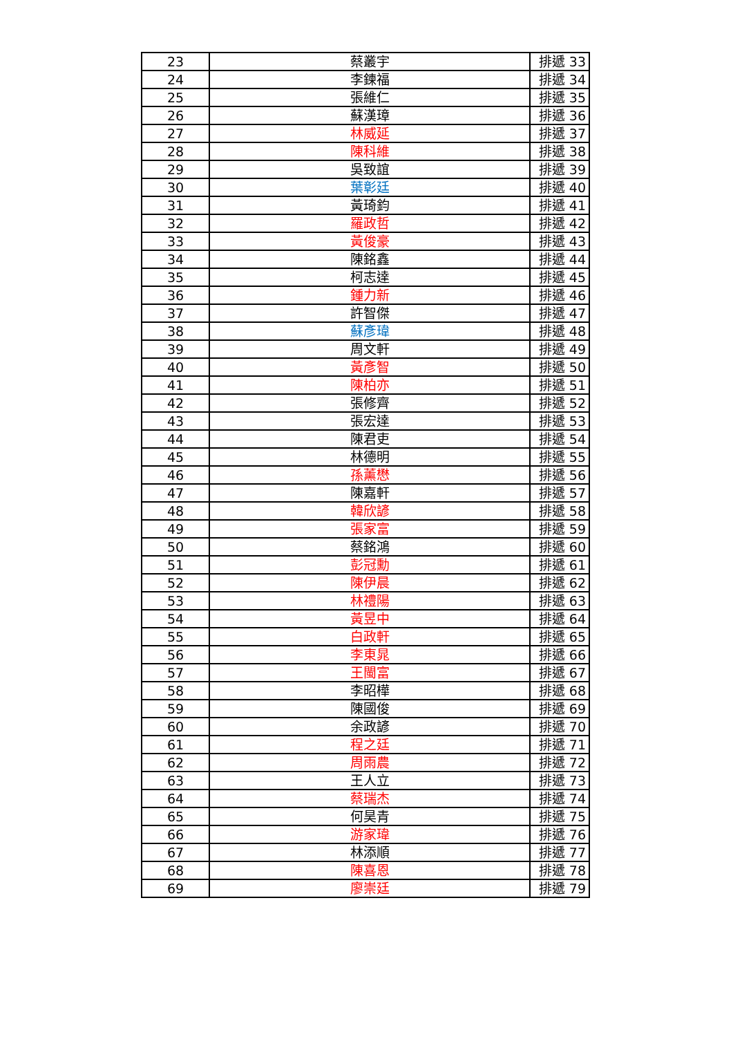| 23 | 蔡叢宇 | 排遞 33 |
| 24 | 李鍊福 | 排遞 34 |
| 25 | 張維仁 | 排遞 35 |
| 26 | 蘇漢璋 | 排遞 36 |
| 27 | 林威延 | 排遞 37 |
| 28 | 陳科維 | 排遞 38 |
| 29 | 吳致誼 | 排遞 39 |
| 30 | 葉彰廷 | 排遞 40 |
| 31 | 黃琦鈞 | 排遞 41 |
| 32 | 羅政哲 | 排遞 42 |
| 33 | 黃俊豪 | 排遞 43 |
| 34 | 陳銘鑫 | 排遞 44 |
| 35 | 柯志達 | 排遞 45 |
| 36 | 鍾力新 | 排遞 46 |
| 37 | 許智傑 | 排遞 47 |
| 38 | 蘇彥瑋 | 排遞 48 |
| 39 | 周文軒 | 排遞 49 |
| 40 | 黃彥智 | 排遞 50 |
| 41 | 陳柏亦 | 排遞 51 |
| 42 | 張修齊 | 排遞 52 |
| 43 | 張宏達 | 排遞 53 |
| 44 | 陳君吏 | 排遞 54 |
| 45 | 林德明 | 排遞 55 |
| 46 | 孫薰懋 | 排遞 56 |
| 47 | 陳嘉軒 | 排遞 57 |
| 48 | 韓欣諺 | 排遞 58 |
| 49 | 張家富 | 排遞 59 |
| 50 | 蔡銘鴻 | 排遞 60 |
| 51 | 彭冠勳 | 排遞 61 |
| 52 | 陳伊晨 | 排遞 62 |
| 53 | 林禮陽 | 排遞 63 |
| 54 | 黃昱中 | 排遞 64 |
| 55 | 白政軒 | 排遞 65 |
| 56 | 李東晁 | 排遞 66 |
| 57 | 王閩富 | 排遞 67 |
| 58 | 李昭樺 | 排遞 68 |
| 59 | 陳國俊 | 排遞 69 |
| 60 | 余政諺 | 排遞 70 |
| 61 | 程之廷 | 排遞 71 |
| 62 | 周雨農 | 排遞 72 |
| 63 | 王人立 | 排遞 73 |
| 64 | 蔡瑞杰 | 排遞 74 |
| 65 | 何昊青 | 排遞 75 |
| 66 | 游家瑋 | 排遞 76 |
| 67 | 林添順 | 排遞 77 |
| 68 | 陳喜恩 | 排遞 78 |
| 69 | 廖崇廷 | 排遞 79 |